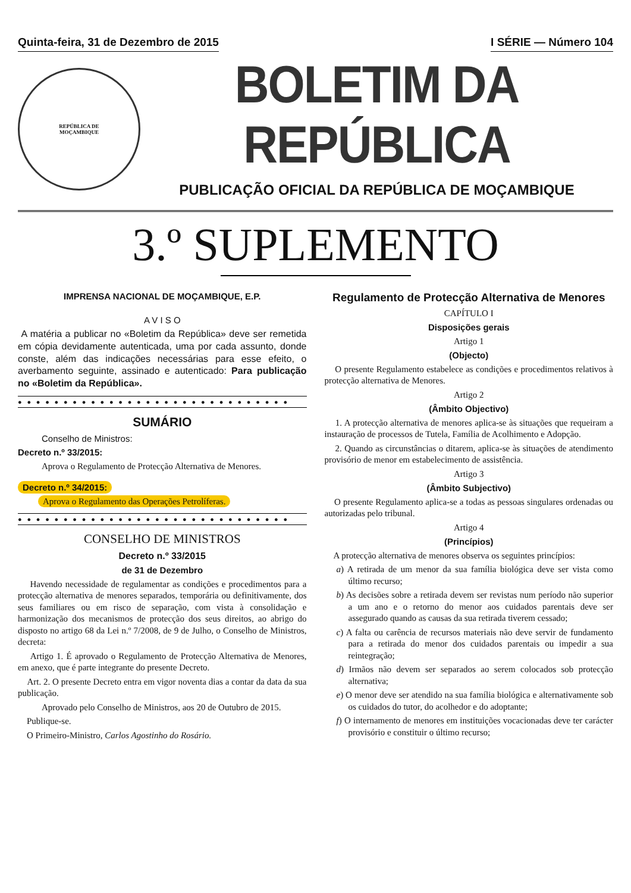Quinta-feira, 31 de Dezembro de 2015 I SÉRIE — Número 104
REPÚBLICA DE
MOÇAMBIQUE
BOLETIM DA REPÚBLICA
PUBLICAÇÃO OFICIAL DA REPÚBLICA DE MOÇAMBIQUE
3.º SUPLEMENTO
IMPRENSA NACIONAL DE MOÇAMBIQUE, E.P.
A V I S O
A matéria a publicar no «Boletim da República» deve ser remetida em cópia devidamente autenticada, uma por cada assunto, donde conste, além das indicações necessárias para esse efeito, o averbamento seguinte, assinado e autenticado: Para publicação no «Boletim da República».
● ● ● ● ● ● ● ● ● ● ● ● ● ● ● ● ● ● ● ● ● ● ● ● ● ● ● ● ● ●
SUMÁRIO
Conselho de Ministros:
Decreto n.º 33/2015:
Aprova o Regulamento de Protecção Alternativa de Menores.
Decreto n.º 34/2015:
Aprova o Regulamento das Operações Petrolíferas.
● ● ● ● ● ● ● ● ● ● ● ● ● ● ● ● ● ● ● ● ● ● ● ● ● ● ● ● ● ●
CONSELHO DE MINISTROS
Decreto n.º 33/2015
de 31 de Dezembro
Havendo necessidade de regulamentar as condições e procedimentos para a protecção alternativa de menores separados, temporária ou definitivamente, dos seus familiares ou em risco de separação, com vista à consolidação e harmonização dos mecanismos de protecção dos seus direitos, ao abrigo do disposto no artigo 68 da Lei n.º 7/2008, de 9 de Julho, o Conselho de Ministros, decreta:
Artigo 1. É aprovado o Regulamento de Protecção Alternativa de Menores, em anexo, que é parte integrante do presente Decreto.
Art. 2. O presente Decreto entra em vigor noventa dias a contar da data da sua publicação.
Aprovado pelo Conselho de Ministros, aos 20 de Outubro de 2015.
Publique-se.
O Primeiro-Ministro, Carlos Agostinho do Rosário.
Regulamento de Protecção Alternativa de Menores
CAPÍTULO I
Disposições gerais
Artigo 1
(Objecto)
O presente Regulamento estabelece as condições e procedimentos relativos à protecção alternativa de Menores.
Artigo 2
(Âmbito Objectivo)
1. A protecção alternativa de menores aplica-se às situações que requeiram a instauração de processos de Tutela, Família de Acolhimento e Adopção.
2. Quando as circunstâncias o ditarem, aplica-se às situações de atendimento provisório de menor em estabelecimento de assistência.
Artigo 3
(Âmbito Subjectivo)
O presente Regulamento aplica-se a todas as pessoas singulares ordenadas ou autorizadas pelo tribunal.
Artigo 4
(Princípios)
A protecção alternativa de menores observa os seguintes princípios:
a) A retirada de um menor da sua família biológica deve ser vista como último recurso;
b) As decisões sobre a retirada devem ser revistas num período não superior a um ano e o retorno do menor aos cuidados parentais deve ser assegurado quando as causas da sua retirada tiverem cessado;
c) A falta ou carência de recursos materiais não deve servir de fundamento para a retirada do menor dos cuidados parentais ou impedir a sua reintegração;
d) Irmãos não devem ser separados ao serem colocados sob protecção alternativa;
e) O menor deve ser atendido na sua família biológica e alternativamente sob os cuidados do tutor, do acolhedor e do adoptante;
f) O internamento de menores em instituições vocacionadas deve ter carácter provisório e constituir o último recurso;